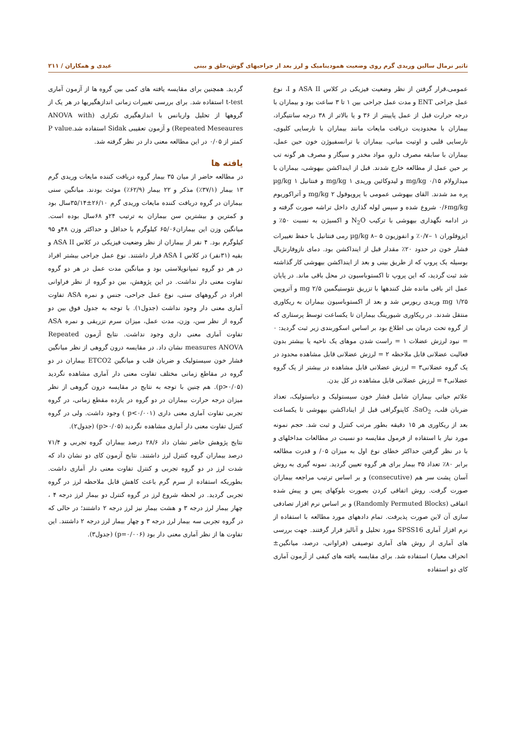تاثیر نرمال سالین وریدی گرم روی وضعیت همودینامیک و لرز بعد از جراحیهای گوش،حلق و بینی عیدی و همکاران / ۲۱۱
عمومی،قرار گرفتن از نظر وضعیت فیزیکی در کلاس ASA II و I، نوع عمل جراحی ENT و مدت عمل جراحی بین ۱ تا ۳ ساعت بود و بیماران با درجه حرارت قبل از عمل پایینتر از ۳۶ و یا بالاتر از ۳۸ درجه سانتیگراد، بیماران با محدودیت دریافت مایعات مانند بیماران با نارسایی کلیوی، نارسایی قلبی و اوتیت میانی، بیماران با ترانسفیوژن خون حین عمل، بیماران با سابقه مصرف دارو، مواد مخدر و سیگار و مصرف هر گونه تب بر حین عمل از مطالعه خارج شدند. قبل از اینداکشن بیهوشی، بیماران با میدازولام ۰/۱۵ mg/kg و لیدوکائین وریدی ۱ mg/kg و فنتانیل ۱ µg/kg پره مد شدند. القای بیهوشی عمومی با پروپوفول mg/kg ۲ و آتراکوریوم ۰/۶mg/kg شروع شده و سپس لوله گذاری داخل تراشه صورت گرفته و در ادامه نگهداری بیهوشی با ترکیب N<sub>2</sub>O و اکسیژن به نسبت ۵۰٪ و ایزوفلوران ۱ –۰/۷٪ و انفوزیون µg/kg ۸– ۵ رمی فنتانیل با حفظ تغییرات فشار خون در حدود ۲۰٪ مقدار قبل از اینداکشن بود. دمای نازوفارنژیال بوسیله یک پروپ که از طریق بینی و بعد از اینداکشن بیهوشی کار گذاشته شد ثبت گردید، که این پروپ تا اکستوباسیون در محل باقی ماند. در پایان عمل اثر باقی مانده شل کنندهها با تزریق نئوستیگمین ۲/۵ mg و آتروپین ۱/۲۵ mg وریدی ریورس شد و بعد از اکستوباسیون بیماران به ریکاوری منتقل شدند. در ریکاوری شیورینگ بیماران تا یکساعت توسط پرستاری که از گروه تحت درمان بی اطلاع بود بر اساس اسکوربندی زیر ثبت گردید: ۰ = نبود لرزش عضلات ۱ = راست شدن موهای یک ناحیه یا بیشتر بدون فعالیت عضلانی قابل ملاحظه ۲ = لرزش عضلانی قابل مشاهده محدود در یک گروه عضلانی۳ = لرزش عضلانی قابل مشاهده در بیشتر از یک گروه عضلانی۴ = لرزش عضلانی قابل مشاهده در کل بدن.
علائم حیاتی بیماران شامل فشار خون سیستولیک و دیاستولیک، تعداد ضربان قلب، SaO<sub>2</sub>، کاپنوگرافی قبل از ایناداکشن بیهوشی تا یکساعت بعد از ریکاوری هر ۱۵ دقیقه بطور مرتب کنترل و ثبت شد. حجم نمونه مورد نیاز با استفاده از فرمول مقایسه دو نسبت در مطالعات مداخلهای و با در نظر گرفتن حداکثر خطای نوع اول به میزان ۰۵/ و قدرت مطالعه برابر ۸۰٪ تعداد ۳۵ بیمار برای هر گروه تعیین گردید. نمونه گیری به روش آسان پشت سر هم (consecutive) و بر اساس ترتیب مراجعه بیماران صورت گرفت. روش اتفاقی کردن بصورت بلوکهای پس و پیش شده اتفاقی (Randomly Permuted Blocks) و بر اساس نرم افزار تصادفی سازی آن لاین صورت پذیرفت. تمام دادههای مورد مطالعه با استفاده از نرم افزار آماری SPSS16 مورد تحلیل و آنالیز قرار گرفتند. جهت بررسی های آماری از روش های آماری توصیفی (فراوانی، درصد، میانگین± انحراف معیار) استفاده شد. برای مقایسه یافته های کیفی از آزمون آماری کای دو استفاده
گردید. همچنین برای مقایسه یافته های کمی بین گروه ها از آزمون آماری t-test استفاده شد. برای بررسی تغییرات زمانی اندازهگیریها در هر یک از گروهها از تحلیل واریانس با اندازهگیری تکراری (ANOVA with Repeated Meseaures) و آزمون تعقیبی Sidak استفاده شد.P value کمتر از ۰/۰۵ در این مطالعه معنی دار در نظر گرفته شد.
یافته ها
در مطالعه حاضر از میان ۳۵ بیمار گروه دریافت کننده مایعات وریدی گرم ۱۳ بیمار (۳۷/۱٪) مذکر و ۲۲ بیمار (۶۲/۹٪) موئث بودند. میانگین سنی بیماران در گروه دریافت کننده مایعات وریدی گرم ۲۶/۱۰±۳۵/۱۴سال بود و کمترین و بیشترین سن بیماران به ترتیب ۲۴و ۶۸سال بوده است. میانگین وزن این بیماران۶۵/۰۶ کیلوگرم با حداقل و حداکثر وزن ۴۸و ۹۵ کیلوگرم بود. ۴ نفر از بیماران از نظر وضعیت فیزیکی در کلاس ASA II و بقیه (۳۱نفر) در کلاس ASA I قرار داشتند. نوع عمل جراحی بیشتر افراد در هر دو گروه تمپانوپلاستی بود و میانگین مدت عمل در هر دو گروه تفاوت معنی دار نداشت. در این پژوهش، بین دو گروه از نظر فراوانی افراد در گروههای سنی، نوع عمل جراحی، جنس و نمره ASA تفاوت آماری معنی دار وجود نداشت (جدول۱). با توجه به جدول فوق بین دو گروه از نظر سن، وزن، مدت عمل، میزان سرم تزریقی و نمره ASA تفاوت آماری معنی داری وجود نداشت. نتایج آزمون Repeated measures ANOVA نشان داد. در مقایسه درون گروهی از نظر میانگین فشار خون سیستولیک و ضربان قلب و میانگین ETCO2 بیماران در دو گروه در مقاطع زمانی مختلف تفاوت معنی دار آماری مشاهده نگردید (p>۰/۰۵). هم چنین با توجه به نتایج در مقایسه درون گروهی از نظر میزان درجه حرارت بیماران در دو گروه در یازده مقطع زمانی، در گروه تجربی تفاوت آماری معنی داری (p<۰/۰۰۱ ) وجود داشت. ولی در گروه کنترل تفاوت معنی دار آماری مشاهده نگردید (p>۰/۰۵) (جدول۲).
نتایج پژوهش حاضر نشان داد ۲۸/۶ درصد بیماران گروه تجربی و ۷۱/۴ درصد بیماران گروه کنترل لرز داشتند. نتایج آزمون کای دو نشان داد که شدت لرز در دو گروه تجربی و کنترل تفاوت معنی دار آماری داشت. بطوریکه استفاده از سرم گرم باعث کاهش قابل ملاحظه لرز در گروه تجربی گردید. در لحظه شروع لرز در گروه کنترل دو بیمار لرز درجه ۴ ، چهار بیمار لرز درجه ۳ و هشت بیمار نیز لرز درجه ۲ داشتند؛ در حالی که در گروه تجربی سه بیمار لرز درجه ۳ و چهار بیمار لرز درجه ۲ داشتند. این تفاوت ها از نظر آماری معنی دار بود (p=۰/۰۰۶) (جدول۳).